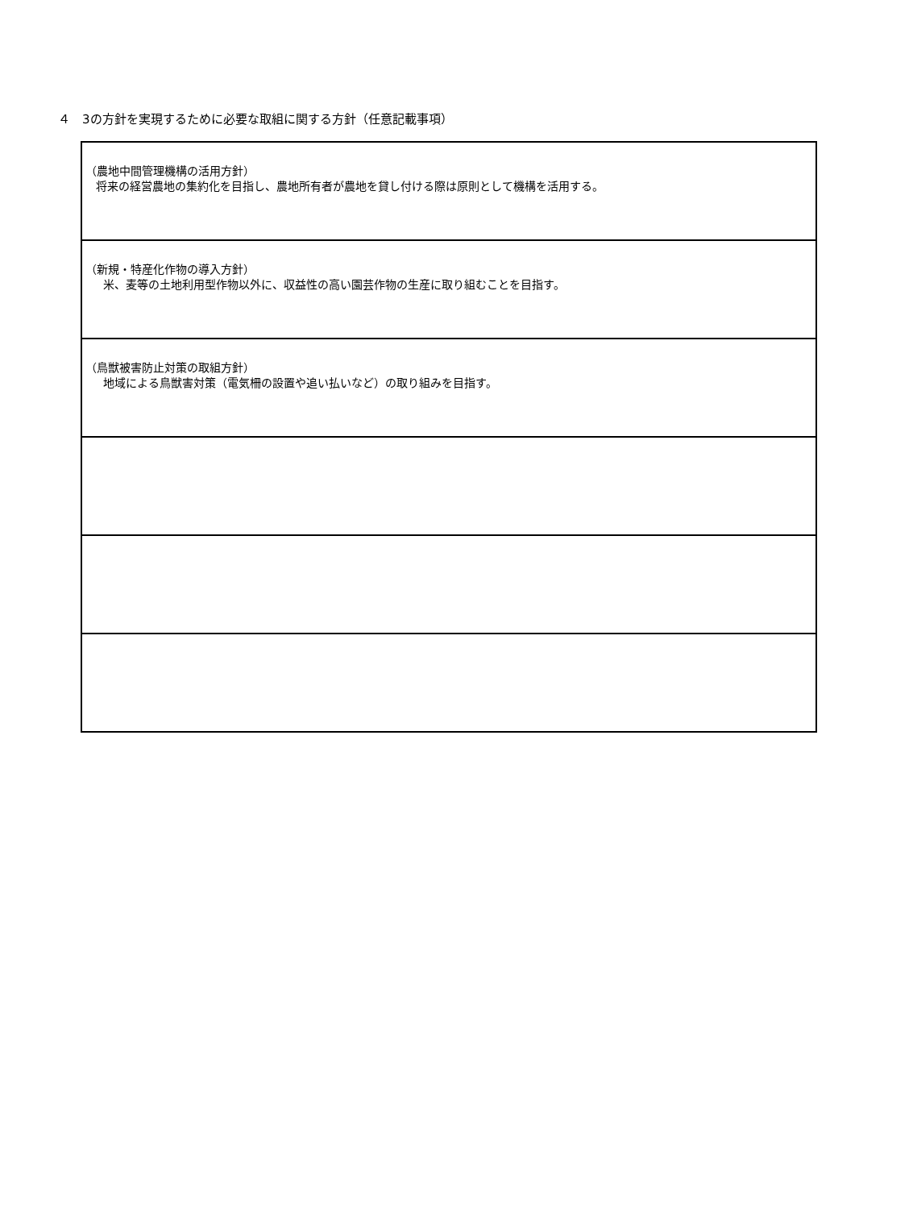４　3の方針を実現するために必要な取組に関する方針（任意記載事項）
| （農地中間管理機構の活用方針） 将来の経営農地の集約化を目指し、農地所有者が農地を貸し付ける際は原則として機構を活用する。 |
| （新規・特産化作物の導入方針） 米、麦等の土地利用型作物以外に、収益性の高い園芸作物の生産に取り組むことを目指す。 |
| （鳥獣被害防止対策の取組方針） 地域による鳥獣害対策（電気柵の設置や追い払いなど）の取り組みを目指す。 |